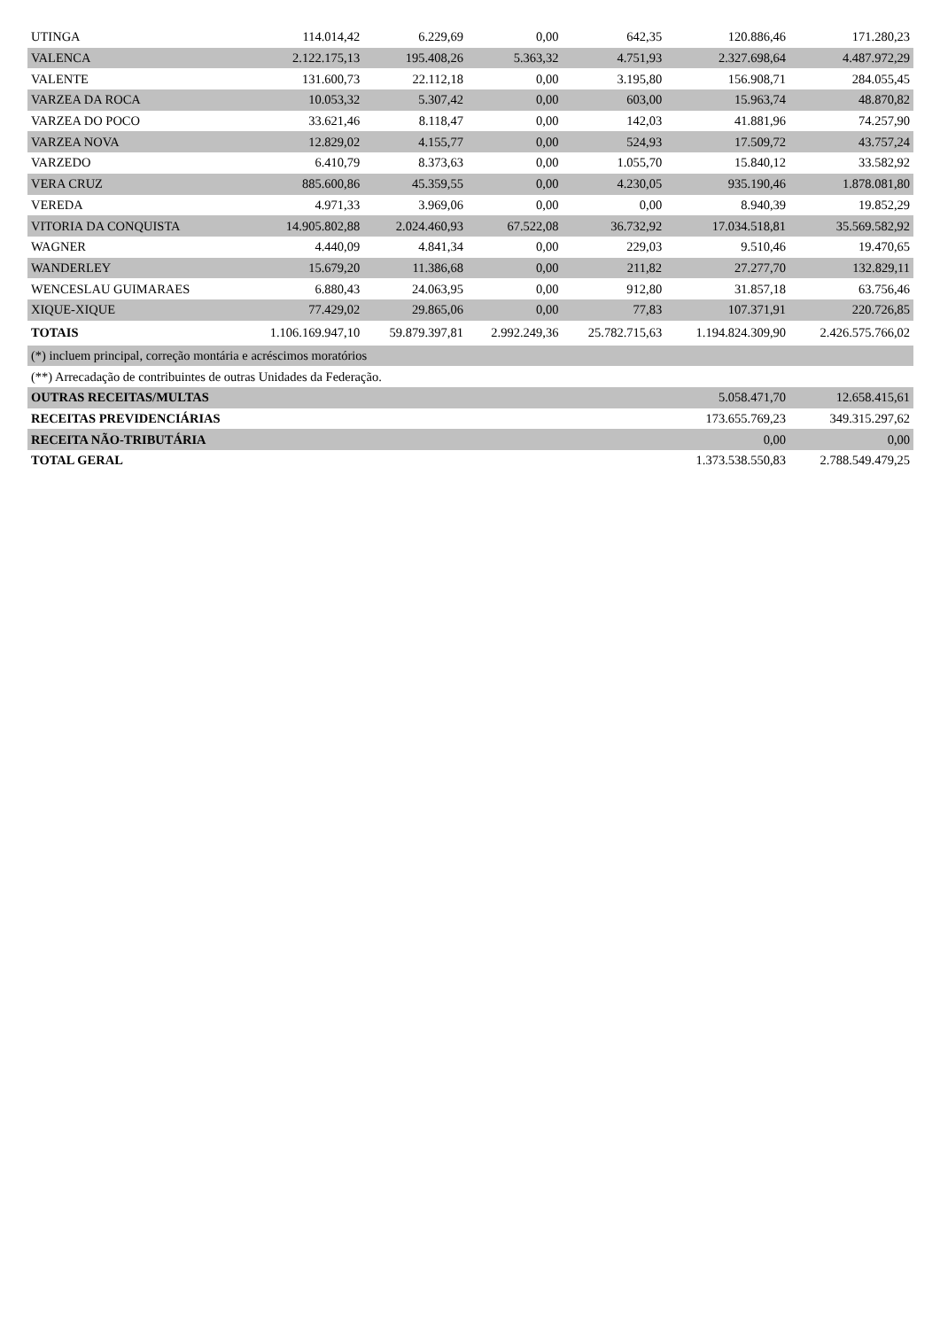| UTINGA | 114.014,42 | 6.229,69 | 0,00 | 642,35 | 120.886,46 | 171.280,23 |
| VALENCA | 2.122.175,13 | 195.408,26 | 5.363,32 | 4.751,93 | 2.327.698,64 | 4.487.972,29 |
| VALENTE | 131.600,73 | 22.112,18 | 0,00 | 3.195,80 | 156.908,71 | 284.055,45 |
| VARZEA DA ROCA | 10.053,32 | 5.307,42 | 0,00 | 603,00 | 15.963,74 | 48.870,82 |
| VARZEA DO POCO | 33.621,46 | 8.118,47 | 0,00 | 142,03 | 41.881,96 | 74.257,90 |
| VARZEA NOVA | 12.829,02 | 4.155,77 | 0,00 | 524,93 | 17.509,72 | 43.757,24 |
| VARZEDO | 6.410,79 | 8.373,63 | 0,00 | 1.055,70 | 15.840,12 | 33.582,92 |
| VERA CRUZ | 885.600,86 | 45.359,55 | 0,00 | 4.230,05 | 935.190,46 | 1.878.081,80 |
| VEREDA | 4.971,33 | 3.969,06 | 0,00 | 0,00 | 8.940,39 | 19.852,29 |
| VITORIA DA CONQUISTA | 14.905.802,88 | 2.024.460,93 | 67.522,08 | 36.732,92 | 17.034.518,81 | 35.569.582,92 |
| WAGNER | 4.440,09 | 4.841,34 | 0,00 | 229,03 | 9.510,46 | 19.470,65 |
| WANDERLEY | 15.679,20 | 11.386,68 | 0,00 | 211,82 | 27.277,70 | 132.829,11 |
| WENCESLAU GUIMARAES | 6.880,43 | 24.063,95 | 0,00 | 912,80 | 31.857,18 | 63.756,46 |
| XIQUE-XIQUE | 77.429,02 | 29.865,06 | 0,00 | 77,83 | 107.371,91 | 220.726,85 |
| TOTAIS | 1.106.169.947,10 | 59.879.397,81 | 2.992.249,36 | 25.782.715,63 | 1.194.824.309,90 | 2.426.575.766,02 |
| (*) incluem principal, correção montária e acréscimos moratórios | | | | | | |
| (**) Arrecadação de contribuintes de outras Unidades da Federação. | | | | | | |
| OUTRAS RECEITAS/MULTAS | | | | | 5.058.471,70 | 12.658.415,61 |
| RECEITAS PREVIDENCIÁRIAS | | | | | 173.655.769,23 | 349.315.297,62 |
| RECEITA NÃO-TRIBUTÁRIA | | | | | 0,00 | 0,00 |
| TOTAL GERAL | | | | | 1.373.538.550,83 | 2.788.549.479,25 |